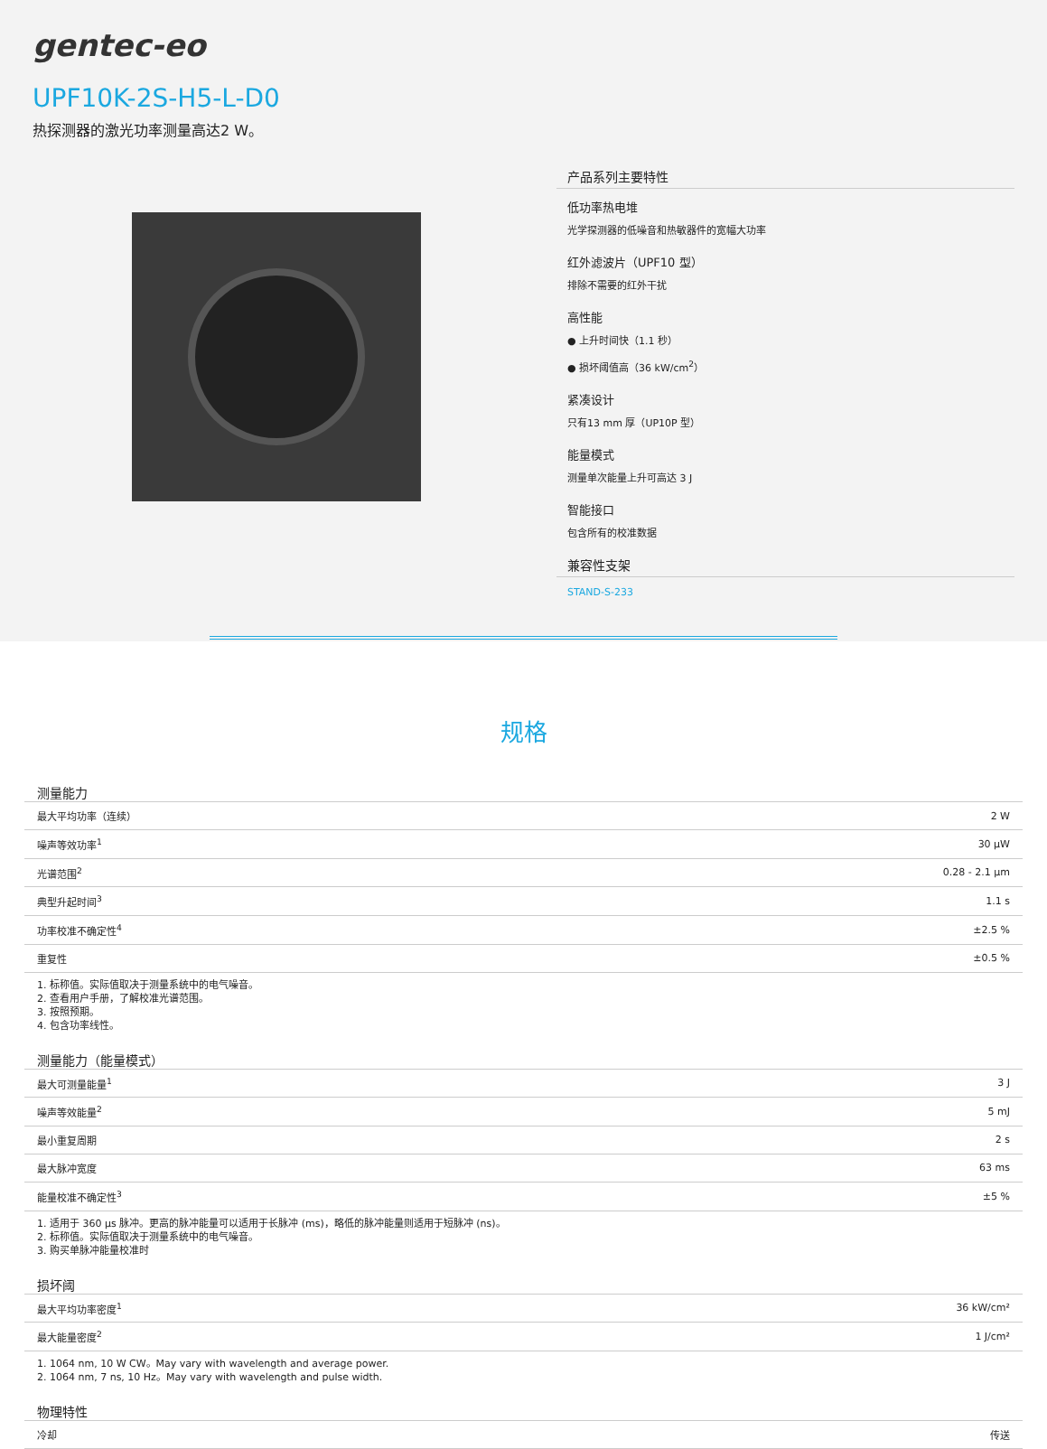gentec-eo
UPF10K-2S-H5-L-D0
热探测器的激光功率测量高达2 W。
产品系列主要特性
低功率热电堆
光学探测器的低噪音和热敏器件的宽幅大功率
红外滤波片（UPF10 型）
排除不需要的红外干扰
高性能
● 上升时间快（1.1 秒）
● 损坏阈值高（36 kW/cm<sup>2</sup>）
紧凑设计
只有13 mm 厚（UP10P 型）
能量模式
测量单次能量上升可高达 3 J
智能接口
包含所有的校准数据
兼容性支架
STAND-S-233
规格
测量能力
| 最大平均功率（连续） | 2 W |
| 噪声等效功率<sup>1</sup> | 30 μW |
| 光谱范围<sup>2</sup> | 0.28 - 2.1 μm |
| 典型升起时间<sup>3</sup> | 1.1 s |
| 功率校准不确定性<sup>4</sup> | ±2.5 % |
| 重复性 | ±0.5 % |
1. 标称值。实际值取决于测量系统中的电气噪音。
2. 查看用户手册，了解校准光谱范围。
3. 按照预期。
4. 包含功率线性。
测量能力（能量模式）
| 最大可测量能量<sup>1</sup> | 3 J |
| 噪声等效能量<sup>2</sup> | 5 mJ |
| 最小重复周期 | 2 s |
| 最大脉冲宽度 | 63 ms |
| 能量校准不确定性<sup>3</sup> | ±5 % |
1. 适用于 360 μs 脉冲。更高的脉冲能量可以适用于长脉冲 (ms)，略低的脉冲能量则适用于短脉冲 (ns)。
2. 标称值。实际值取决于测量系统中的电气噪音。
3. 购买单脉冲能量校准时
损坏阈
| 最大平均功率密度<sup>1</sup> | 36 kW/cm² |
| 最大能量密度<sup>2</sup> | 1 J/cm² |
1. 1064 nm, 10 W CW。May vary with wavelength and average power.
2. 1064 nm, 7 ns, 10 Hz。May vary with wavelength and pulse width.
物理特性
| 冷却 | 传送 |